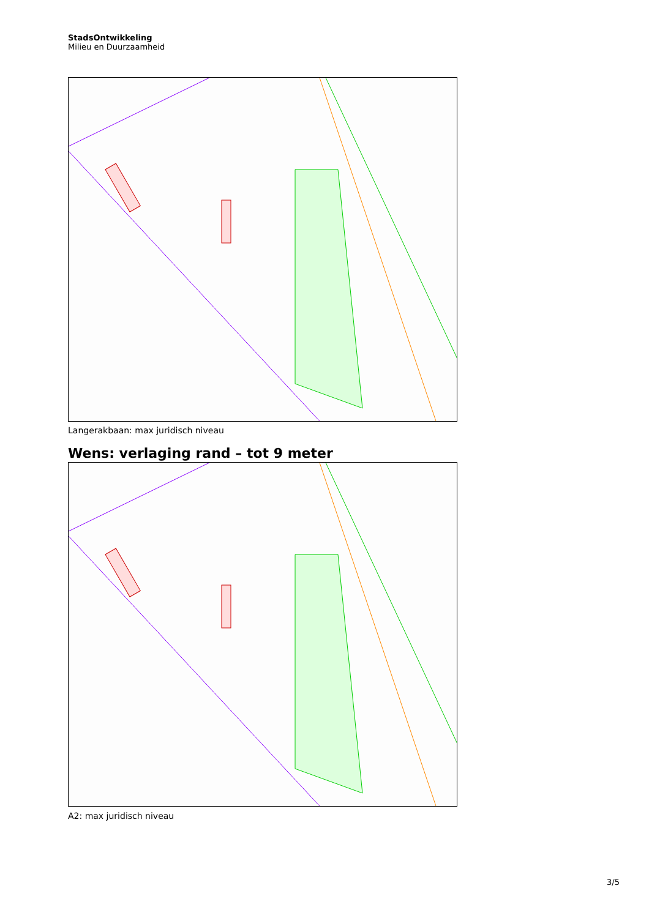StadsOntwikkeling
Milieu en Duurzaamheid
Langerakbaan: max juridisch niveau
Wens: verlaging rand – tot 9 meter
A2: max juridisch niveau
3/5